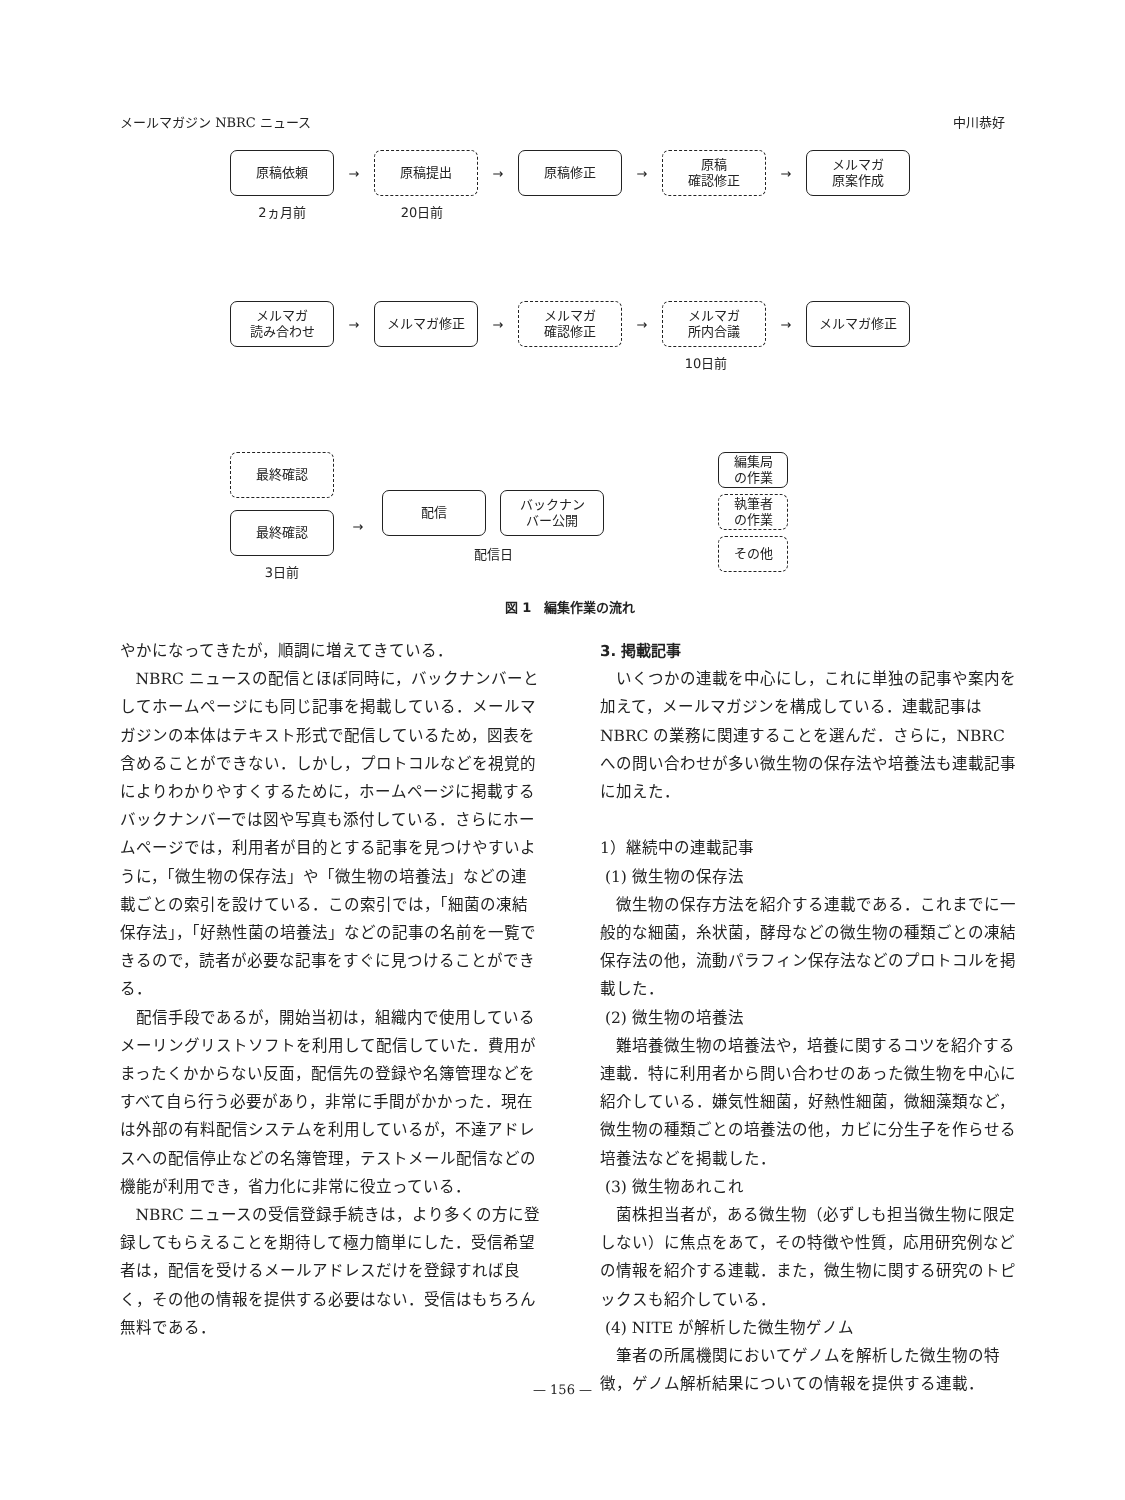メールマガジン NBRC ニュース 中川恭好
原稿依頼
→
原稿提出
→
原稿修正
→
原稿
確認修正
→
メルマガ
原案作成
2ヵ月前 20日前
メルマガ
読み合わせ
→
メルマガ修正
→
メルマガ
確認修正
→
メルマガ
所内合議
→
メルマガ修正
10日前
最終確認
最終確認
3日前
→
配信 バックナン
バー公開
配信日
編集局
の作業
執筆者
の作業
その他
図 1　編集作業の流れ
やかになってきたが，順調に増えてきている．
NBRC ニュースの配信とほぼ同時に，バックナンバーとしてホームページにも同じ記事を掲載している．メールマガジンの本体はテキスト形式で配信しているため，図表を含めることができない．しかし，プロトコルなどを視覚的によりわかりやすくするために，ホームページに掲載するバックナンバーでは図や写真も添付している．さらにホームページでは，利用者が目的とする記事を見つけやすいように，「微生物の保存法」や「微生物の培養法」などの連載ごとの索引を設けている．この索引では，「細菌の凍結保存法」，「好熱性菌の培養法」などの記事の名前を一覧できるので，読者が必要な記事をすぐに見つけることができる．
配信手段であるが，開始当初は，組織内で使用しているメーリングリストソフトを利用して配信していた．費用がまったくかからない反面，配信先の登録や名簿管理などをすべて自ら行う必要があり，非常に手間がかかった．現在は外部の有料配信システムを利用しているが，不達アドレスへの配信停止などの名簿管理，テストメール配信などの機能が利用でき，省力化に非常に役立っている．
NBRC ニュースの受信登録手続きは，より多くの方に登録してもらえることを期待して極力簡単にした．受信希望者は，配信を受けるメールアドレスだけを登録すれば良く，その他の情報を提供する必要はない．受信はもちろん無料である．
3. 掲載記事
いくつかの連載を中心にし，これに単独の記事や案内を加えて，メールマガジンを構成している．連載記事は NBRC の業務に関連することを選んだ．さらに，NBRC への問い合わせが多い微生物の保存法や培養法も連載記事に加えた．
1）継続中の連載記事
(1) 微生物の保存法
微生物の保存方法を紹介する連載である．これまでに一般的な細菌，糸状菌，酵母などの微生物の種類ごとの凍結保存法の他，流動パラフィン保存法などのプロトコルを掲載した．
(2) 微生物の培養法
難培養微生物の培養法や，培養に関するコツを紹介する連載．特に利用者から問い合わせのあった微生物を中心に紹介している．嫌気性細菌，好熱性細菌，微細藻類など，微生物の種類ごとの培養法の他，カビに分生子を作らせる培養法などを掲載した．
(3) 微生物あれこれ
菌株担当者が，ある微生物（必ずしも担当微生物に限定しない）に焦点をあて，その特徴や性質，応用研究例などの情報を紹介する連載．また，微生物に関する研究のトピックスも紹介している．
(4) NITE が解析した微生物ゲノム
筆者の所属機関においてゲノムを解析した微生物の特徴，ゲノム解析結果についての情報を提供する連載．
— 156 —